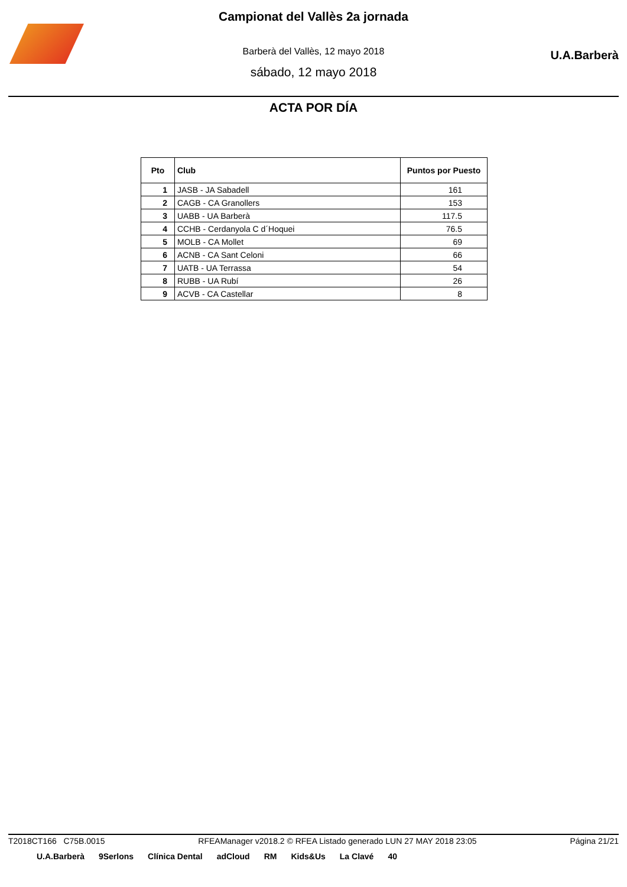Campionat del Vallès 2a jornada
Barberà del Vallès, 12 mayo 2018
sábado, 12 mayo 2018
U.A.Barberà
ACTA POR DÍA
| Pto | Club | Puntos por Puesto |
| --- | --- | --- |
| 1 | JASB - JA Sabadell | 161 |
| 2 | CAGB - CA Granollers | 153 |
| 3 | UABB - UA Barberà | 117.5 |
| 4 | CCHB - Cerdanyola C d´Hoquei | 76.5 |
| 5 | MOLB - CA Mollet | 69 |
| 6 | ACNB - CA Sant Celoni | 66 |
| 7 | UATB - UA Terrassa | 54 |
| 8 | RUBB - UA Rubí | 26 |
| 9 | ACVB - CA Castellar | 8 |
T2018CT166 C75B.0015 RFEAManager v2018.2 © RFEA Listado generado LUN 27 MAY 2018 23:05 Página 21/21
U.A.Barberà 9Serlons Clínica Dental adCloud RM Kids&Us La Clavé 40